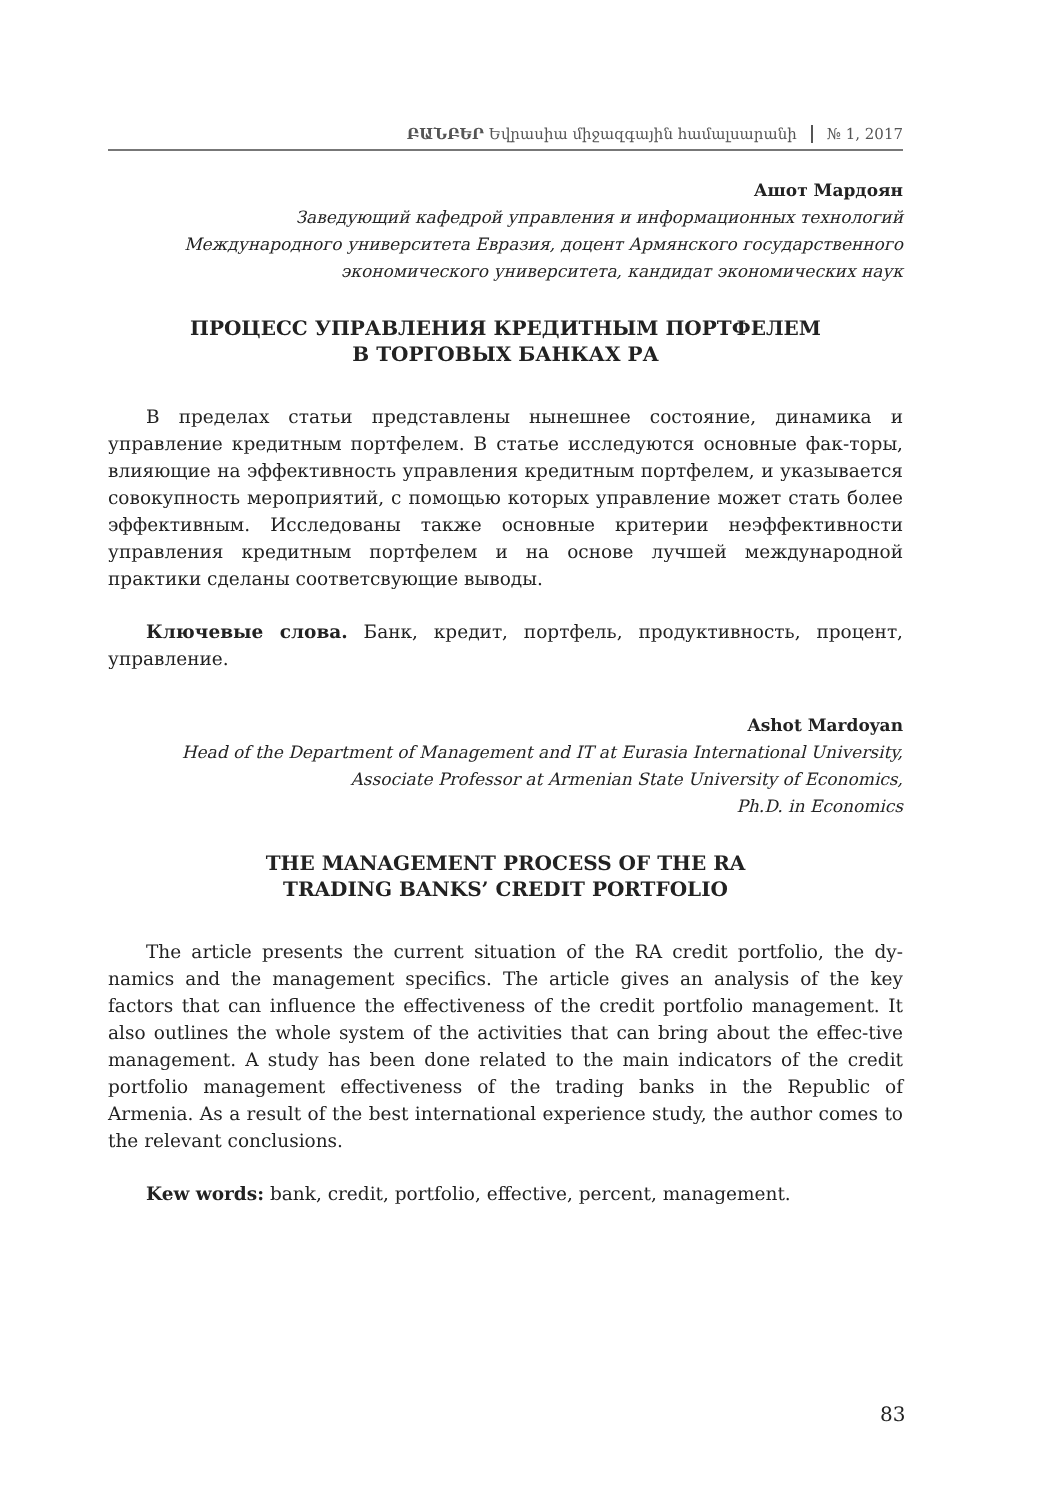ԲԱՆԲԵՐ Եվրասիա միջազգային համալսարանի № 1, 2017
Ашот Мардоян
Заведующий кафедрой управления и информационных технологий
Международного университета Евразия, доцент Армянского государственного
экономического университета, кандидат экономических наук
ПРОЦЕСС УПРАВЛЕНИЯ КРЕДИТНЫМ ПОРТФЕЛЕМ
В ТОРГОВЫХ БАНКАХ РА
В пределах статьи представлены нынешнее состояние, динамика и управление кредитным портфелем. В статье исследуются основные фак-торы, влияющие на эффективность управления кредитным портфелем, и указывается совокупность мероприятий, с помощью которых управление может стать более эффективным. Исследованы также основные критерии неэффективности управления кредитным портфелем и на основе лучшей международной практики сделаны соответсвующие выводы.
Ключевые слова. Банк, кредит, портфель, продуктивность, процент, управление.
Ashot Mardoyan
Head of the Department of Management and IT at Eurasia International University,
Associate Professor at Armenian State University of Economics,
Ph.D. in Economics
THE MANAGEMENT PROCESS OF THE RA
TRADING BANKS’ CREDIT PORTFOLIO
The article presents the current situation of the RA credit portfolio, the dy-namics and the management specifics. The article gives an analysis of the key factors that can influence the effectiveness of the credit portfolio management. It also outlines the whole system of the activities that can bring about the effec-tive management. A study has been done related to the main indicators of the credit portfolio management effectiveness of the trading banks in the Republic of Armenia. As a result of the best international experience study, the author comes to the relevant conclusions.
Kew words: bank, credit, portfolio, effective, percent, management.
83